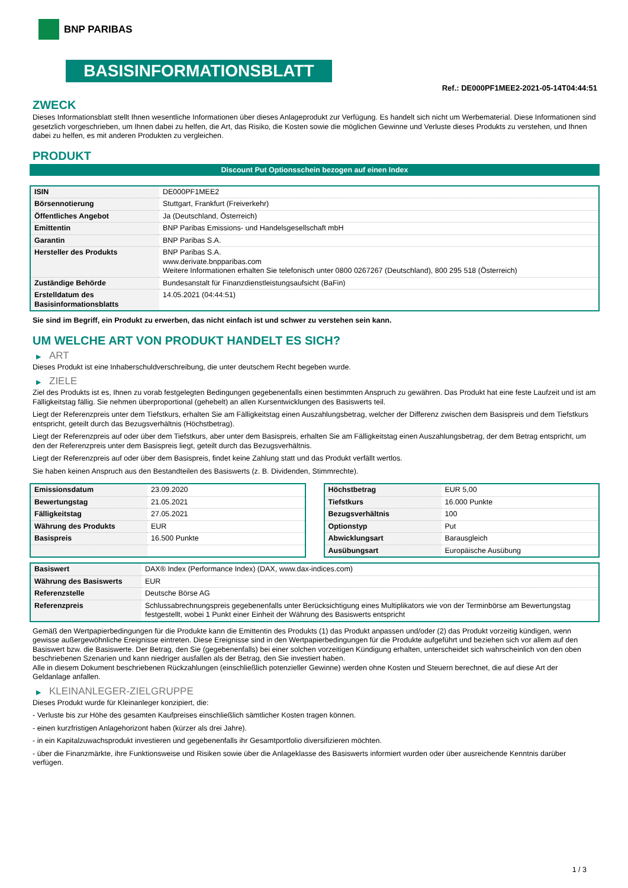BNP PARIBAS
BASISINFORMATIONSBLATT
Ref.: DE000PF1MEE2-2021-05-14T04:44:51
ZWECK
Dieses Informationsblatt stellt Ihnen wesentliche Informationen über dieses Anlageprodukt zur Verfügung. Es handelt sich nicht um Werbematerial. Diese Informationen sind gesetzlich vorgeschrieben, um Ihnen dabei zu helfen, die Art, das Risiko, die Kosten sowie die möglichen Gewinne und Verluste dieses Produkts zu verstehen, und Ihnen dabei zu helfen, es mit anderen Produkten zu vergleichen.
PRODUKT
Discount Put Optionsschein bezogen auf einen Index
| ISIN | DE000PF1MEE2 |
| Börsennotierung | Stuttgart, Frankfurt (Freiverkehr) |
| Öffentliches Angebot | Ja (Deutschland, Österreich) |
| Emittentin | BNP Paribas Emissions- und Handelsgesellschaft mbH |
| Garantin | BNP Paribas S.A. |
| Hersteller des Produkts | BNP Paribas S.A. www.derivate.bnpparibas.com Weitere Informationen erhalten Sie telefonisch unter 0800 0267267 (Deutschland), 800 295 518 (Österreich) |
| Zuständige Behörde | Bundesanstalt für Finanzdienstleistungsaufsicht (BaFin) |
| Erstelldatum des Basisinformationsblatts | 14.05.2021 (04:44:51) |
Sie sind im Begriff, ein Produkt zu erwerben, das nicht einfach ist und schwer zu verstehen sein kann.
UM WELCHE ART VON PRODUKT HANDELT ES SICH?
▶ ART
Dieses Produkt ist eine Inhaberschuldverschreibung, die unter deutschem Recht begeben wurde.
▶ ZIELE
Ziel des Produkts ist es, Ihnen zu vorab festgelegten Bedingungen gegebenenfalls einen bestimmten Anspruch zu gewähren. Das Produkt hat eine feste Laufzeit und ist am Fälligkeitstag fällig. Sie nehmen überproportional (gehebelt) an allen Kursentwicklungen des Basiswerts teil.
Liegt der Referenzpreis unter dem Tiefstkurs, erhalten Sie am Fälligkeitstag einen Auszahlungsbetrag, welcher der Differenz zwischen dem Basispreis und dem Tiefstkurs entspricht, geteilt durch das Bezugsverhältnis (Höchstbetrag).
Liegt der Referenzpreis auf oder über dem Tiefstkurs, aber unter dem Basispreis, erhalten Sie am Fälligkeitstag einen Auszahlungsbetrag, der dem Betrag entspricht, um den der Referenzpreis unter dem Basispreis liegt, geteilt durch das Bezugsverhältnis.
Liegt der Referenzpreis auf oder über dem Basispreis, findet keine Zahlung statt und das Produkt verfällt wertlos.
Sie haben keinen Anspruch aus den Bestandteilen des Basiswerts (z. B. Dividenden, Stimmrechte).
| Emissionsdatum | 23.09.2020 |
| Bewertungstag | 21.05.2021 |
| Fälligkeitstag | 27.05.2021 |
| Währung des Produkts | EUR |
| Basispreis | 16.500 Punkte |
| Höchstbetrag | EUR 5,00 |
| Tiefstkurs | 16.000 Punkte |
| Bezugsverhältnis | 100 |
| Optionstyp | Put |
| Abwicklungsart | Barausgleich |
| Ausübungsart | Europäische Ausübung |
| Basiswert | DAX® Index (Performance Index) (DAX, www.dax-indices.com) |
| Währung des Basiswerts | EUR |
| Referenzstelle | Deutsche Börse AG |
| Referenzpreis | Schlussabrechnungspreis gegebenenfalls unter Berücksichtigung eines Multiplikators wie von der Terminbörse am Bewertungstag festgestellt, wobei 1 Punkt einer Einheit der Währung des Basiswerts entspricht |
Gemäß den Wertpapierbedingungen für die Produkte kann die Emittentin des Produkts (1) das Produkt anpassen und/oder (2) das Produkt vorzeitig kündigen, wenn gewisse außergewöhnliche Ereignisse eintreten. Diese Ereignisse sind in den Wertpapierbedingungen für die Produkte aufgeführt und beziehen sich vor allem auf den Basiswert bzw. die Basiswerte. Der Betrag, den Sie (gegebenenfalls) bei einer solchen vorzeitigen Kündigung erhalten, unterscheidet sich wahrscheinlich von den oben beschriebenen Szenarien und kann niedriger ausfallen als der Betrag, den Sie investiert haben.
Alle in diesem Dokument beschriebenen Rückzahlungen (einschließlich potenzieller Gewinne) werden ohne Kosten und Steuern berechnet, die auf diese Art der Geldanlage anfallen.
▶ KLEINANLEGER-ZIELGRUPPE
Dieses Produkt wurde für Kleinanleger konzipiert, die:
- Verluste bis zur Höhe des gesamten Kaufpreises einschließlich sämtlicher Kosten tragen können.
- einen kurzfristigen Anlagehorizont haben (kürzer als drei Jahre).
- in ein Kapitalzuwachsprodukt investieren und gegebenenfalls ihr Gesamtportfolio diversifizieren möchten.
- über die Finanzmärkte, ihre Funktionsweise und Risiken sowie über die Anlageklasse des Basiswerts informiert wurden oder über ausreichende Kenntnis darüber verfügen.
1 / 3